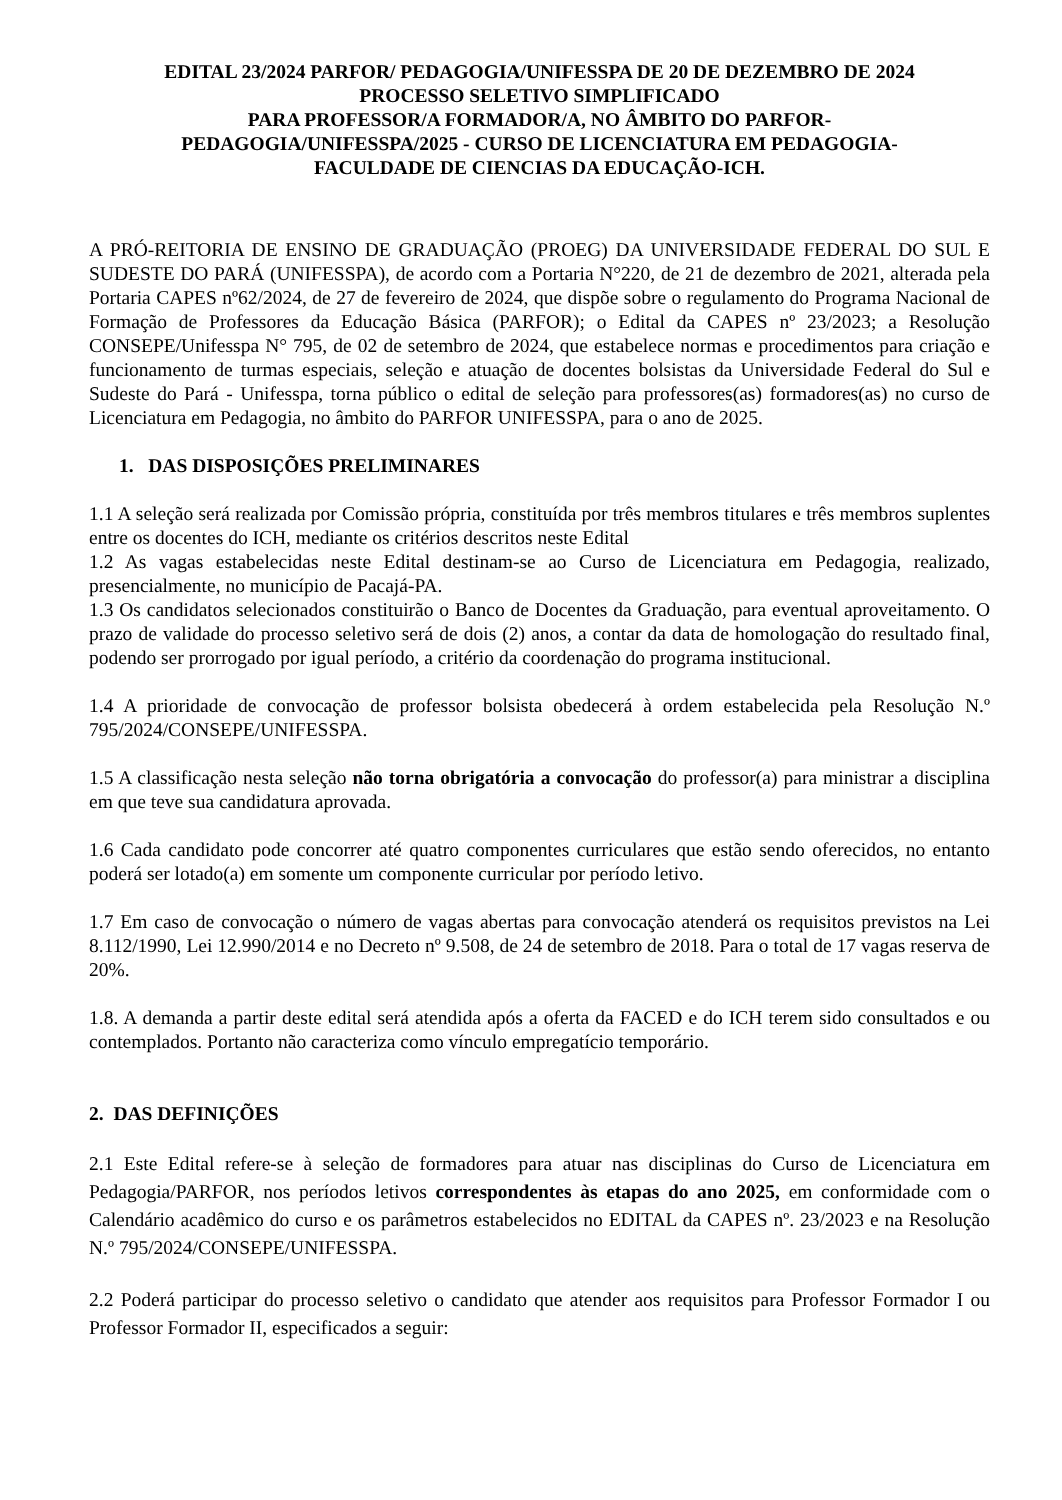EDITAL 23/2024 PARFOR/ PEDAGOGIA/UNIFESSPA DE 20 DE DEZEMBRO DE 2024
PROCESSO SELETIVO SIMPLIFICADO
PARA PROFESSOR/A FORMADOR/A, NO ÂMBITO DO PARFOR-
PEDAGOGIA/UNIFESSPA/2025 - CURSO DE LICENCIATURA EM PEDAGOGIA-
FACULDADE DE CIENCIAS DA EDUCAÇÃO-ICH.
A PRÓ-REITORIA DE ENSINO DE GRADUAÇÃO (PROEG) DA UNIVERSIDADE FEDERAL DO SUL E SUDESTE DO PARÁ (UNIFESSPA), de acordo com a Portaria N°220, de 21 de dezembro de 2021, alterada pela Portaria CAPES nº62/2024, de 27 de fevereiro de 2024, que dispõe sobre o regulamento do Programa Nacional de Formação de Professores da Educação Básica (PARFOR); o Edital da CAPES nº 23/2023; a Resolução CONSEPE/Unifesspa N° 795, de 02 de setembro de 2024, que estabelece normas e procedimentos para criação e funcionamento de turmas especiais, seleção e atuação de docentes bolsistas da Universidade Federal do Sul e Sudeste do Pará - Unifesspa, torna público o edital de seleção para professores(as) formadores(as) no curso de Licenciatura em Pedagogia, no âmbito do PARFOR UNIFESSPA, para o ano de 2025.
1. DAS DISPOSIÇÕES PRELIMINARES
1.1 A seleção será realizada por Comissão própria, constituída por três membros titulares e três membros suplentes entre os docentes do ICH, mediante os critérios descritos neste Edital
1.2 As vagas estabelecidas neste Edital destinam-se ao Curso de Licenciatura em Pedagogia, realizado, presencialmente, no município de Pacajá-PA.
1.3 Os candidatos selecionados constituirão o Banco de Docentes da Graduação, para eventual aproveitamento. O prazo de validade do processo seletivo será de dois (2) anos, a contar da data de homologação do resultado final, podendo ser prorrogado por igual período, a critério da coordenação do programa institucional.
1.4 A prioridade de convocação de professor bolsista obedecerá à ordem estabelecida pela Resolução N.º 795/2024/CONSEPE/UNIFESSPA.
1.5 A classificação nesta seleção não torna obrigatória a convocação do professor(a) para ministrar a disciplina em que teve sua candidatura aprovada.
1.6 Cada candidato pode concorrer até quatro componentes curriculares que estão sendo oferecidos, no entanto poderá ser lotado(a) em somente um componente curricular por período letivo.
1.7 Em caso de convocação o número de vagas abertas para convocação atenderá os requisitos previstos na Lei 8.112/1990, Lei 12.990/2014 e no Decreto nº 9.508, de 24 de setembro de 2018. Para o total de 17 vagas reserva de 20%.
1.8. A demanda a partir deste edital será atendida após a oferta da FACED e do ICH terem sido consultados e ou contemplados. Portanto não caracteriza como vínculo empregatício temporário.
2. DAS DEFINIÇÕES
2.1 Este Edital refere-se à seleção de formadores para atuar nas disciplinas do Curso de Licenciatura em Pedagogia/PARFOR, nos períodos letivos correspondentes às etapas do ano 2025, em conformidade com o Calendário acadêmico do curso e os parâmetros estabelecidos no EDITAL da CAPES nº. 23/2023 e na Resolução N.º 795/2024/CONSEPE/UNIFESSPA.
2.2 Poderá participar do processo seletivo o candidato que atender aos requisitos para Professor Formador I ou Professor Formador II, especificados a seguir: